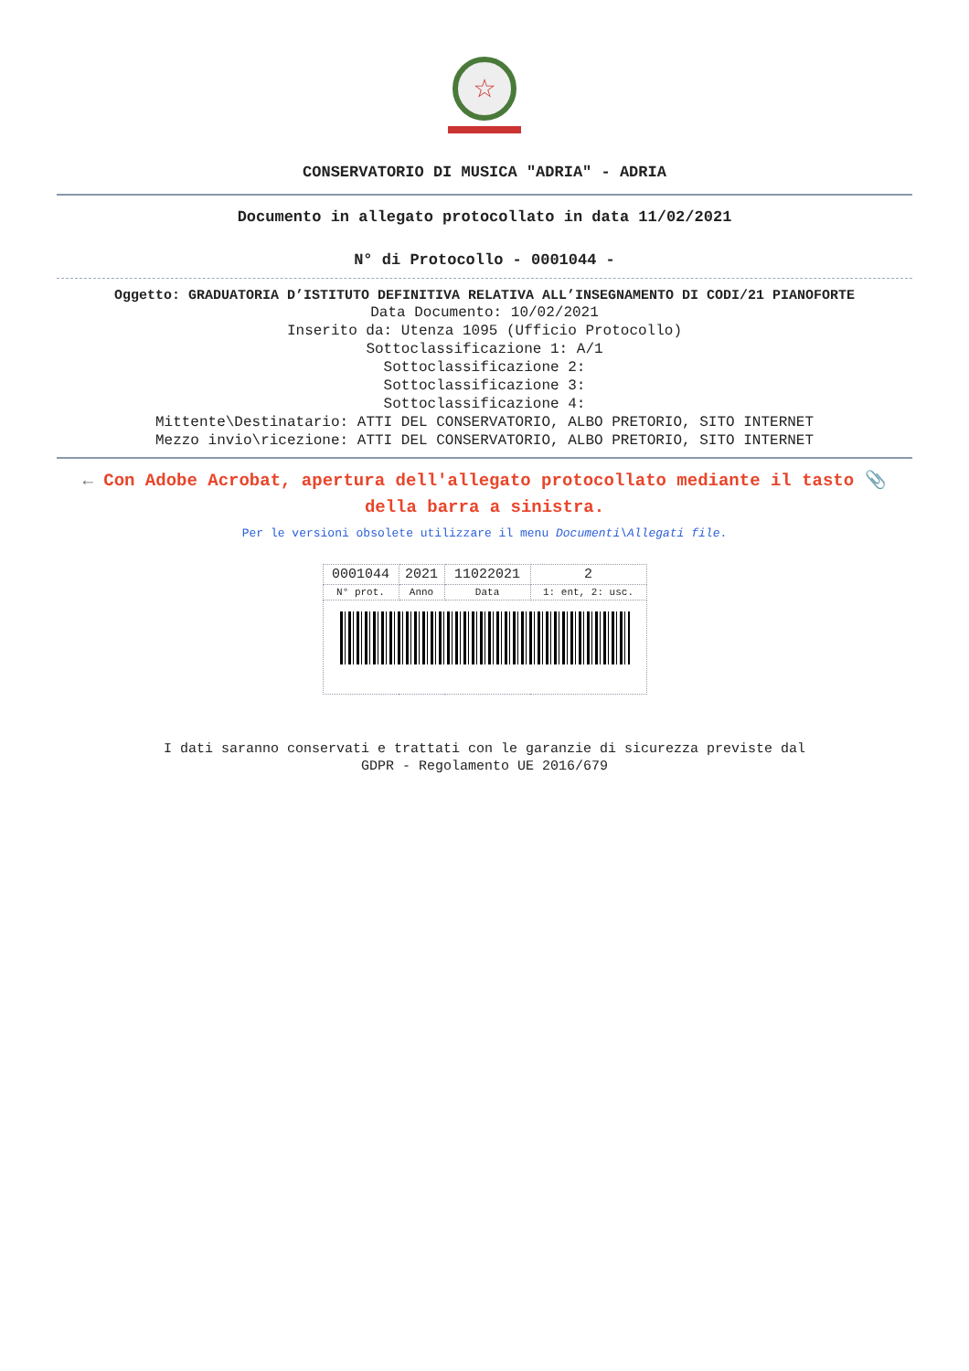☆
CONSERVATORIO DI MUSICA "ADRIA" - ADRIA
Documento in allegato protocollato in data 11/02/2021
N° di Protocollo - 0001044 -
Oggetto: GRADUATORIA D’ISTITUTO DEFINITIVA RELATIVA ALL’INSEGNAMENTO DI CODI/21 PIANOFORTE
Data Documento: 10/02/2021
Inserito da: Utenza 1095 (Ufficio Protocollo)
Sottoclassificazione 1: A/1
Sottoclassificazione 2:
Sottoclassificazione 3:
Sottoclassificazione 4:
Mittente\Destinatario: ATTI DEL CONSERVATORIO, ALBO PRETORIO, SITO INTERNET
Mezzo invio\ricezione: ATTI DEL CONSERVATORIO, ALBO PRETORIO, SITO INTERNET
← Con Adobe Acrobat, apertura dell'allegato protocollato mediante il tasto 📎 della barra a sinistra.
Per le versioni obsolete utilizzare il menu Documenti\Allegati file.
| 0001044 | 2021 | 11022021 | 2 |
| N° prot. | Anno | Data | 1: ent, 2: usc. |
I dati saranno conservati e trattati con le garanzie di sicurezza previste dal
GDPR - Regolamento UE 2016/679